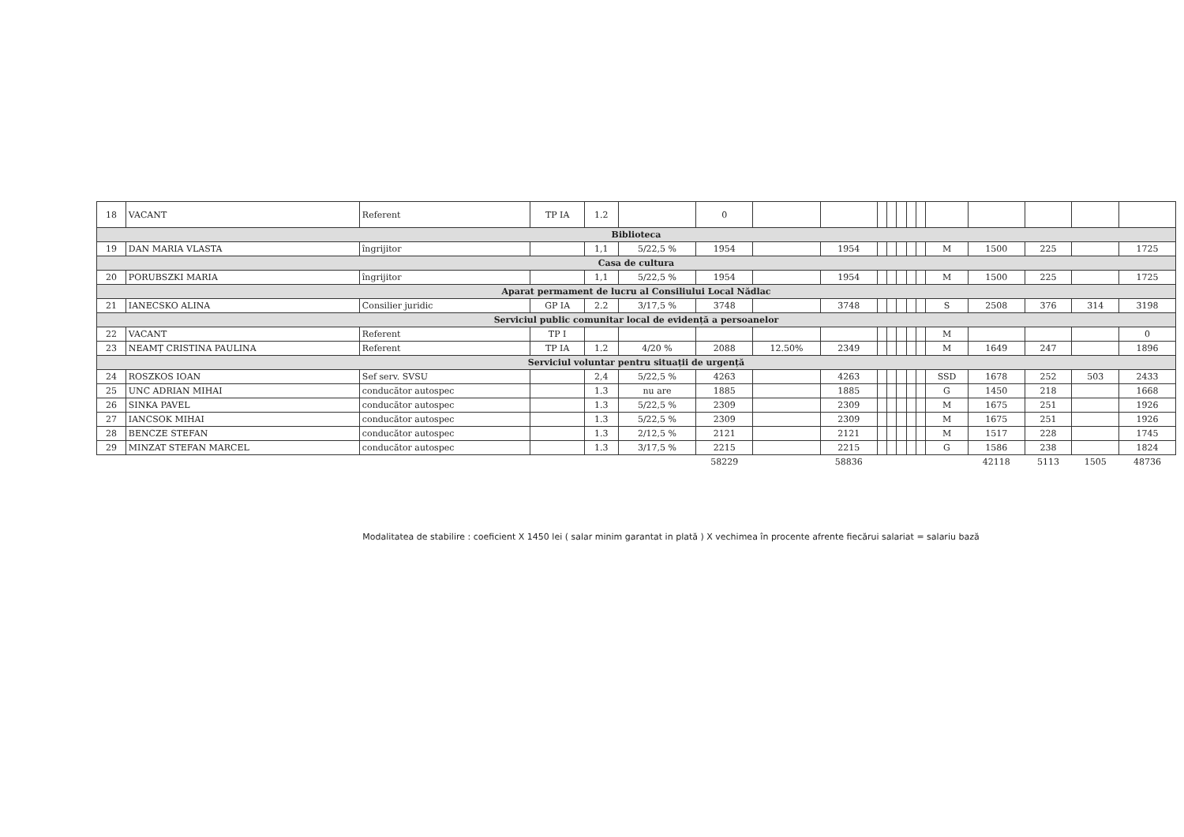| 18 | VACANT | Referent | TP IA | 1.2 | | 0 | | | | | | | | | | | | |
| Biblioteca | | | | | | | | | | | | | | | | | | |
| 19 | DAN MARIA VLASTA | îngrijitor | | 1,1 | 5/22,5 % | 1954 | | 1954 | | | | | | M | 1500 | 225 | | 1725 |
| Casa de cultura | | | | | | | | | | | | | | | | | | |
| 20 | PORUBSZKI MARIA | îngrijitor | | 1,1 | 5/22,5 % | 1954 | | 1954 | | | | | | M | 1500 | 225 | | 1725 |
| Aparat permament de lucru al Consiliului Local Nădlac | | | | | | | | | | | | | | | | | | |
| 21 | IANECSKO ALINA | Consilier juridic | GP IA | 2.2 | 3/17,5 % | 3748 | | 3748 | | | | | | S | 2508 | 376 | 314 | 3198 |
| Serviciul public comunitar local de evidență a persoanelor | | | | | | | | | | | | | | | | | | |
| 22 | VACANT | Referent | TP I | | | | | | | | | | | M | | | | 0 |
| 23 | NEAMȚ CRISTINA PAULINA | Referent | TP IA | 1.2 | 4/20 % | 2088 | 12.50% | 2349 | | | | | | M | 1649 | 247 | | 1896 |
| Serviciul voluntar pentru situații de urgență | | | | | | | | | | | | | | | | | | |
| 24 | ROSZKOS IOAN | Sef serv. SVSU | | 2,4 | 5/22,5 % | 4263 | | 4263 | | | | | | SSD | 1678 | 252 | 503 | 2433 |
| 25 | UNC ADRIAN MIHAI | conducător autospec | | 1.3 | nu are | 1885 | | 1885 | | | | | | G | 1450 | 218 | | 1668 |
| 26 | SINKA PAVEL | conducător autospec | | 1.3 | 5/22,5 % | 2309 | | 2309 | | | | | | M | 1675 | 251 | | 1926 |
| 27 | IANCSOK MIHAI | conducător autospec | | 1.3 | 5/22,5 % | 2309 | | 2309 | | | | | | M | 1675 | 251 | | 1926 |
| 28 | BENCZE STEFAN | conducător autospec | | 1.3 | 2/12,5 % | 2121 | | 2121 | | | | | | M | 1517 | 228 | | 1745 |
| 29 | MINZAT STEFAN MARCEL | conducător autospec | | 1.3 | 3/17,5 % | 2215 | | 2215 | | | | | | G | 1586 | 238 | | 1824 |
| | | | | | | 58229 | | 58836 | | | | | | | 42118 | 5113 | 1505 | 48736 |
Modalitatea de stabilire : coeficient X 1450 lei ( salar minim garantat in plată ) X vechimea în procente afrente fiecărui salariat = salariu bază